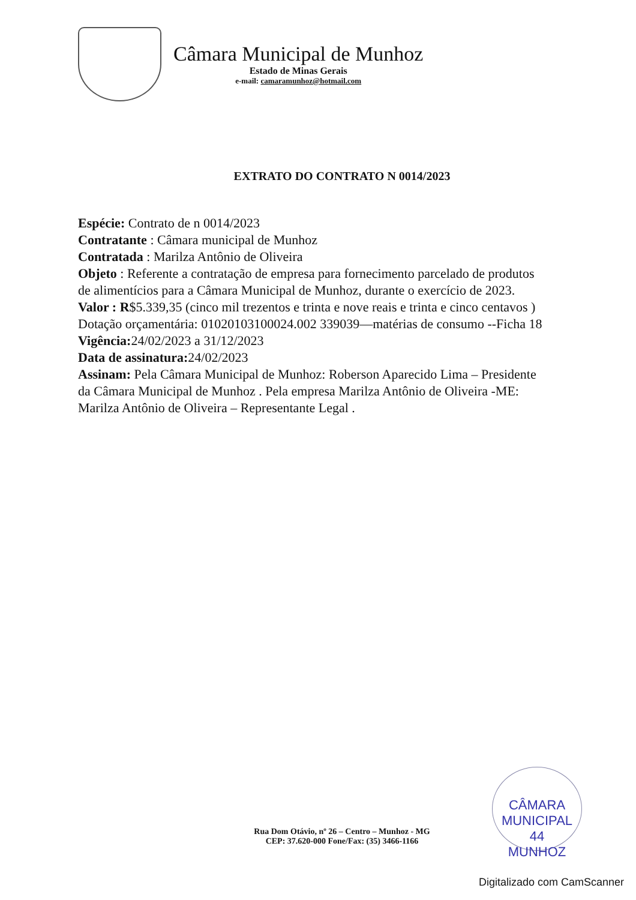Câmara Municipal de Munhoz
Estado de Minas Gerais
e-mail: camaramunhoz@hotmail.com
EXTRATO DO CONTRATO N 0014/2023
Espécie: Contrato de n 0014/2023
Contratante : Câmara municipal de Munhoz
Contratada : Marilza Antônio de Oliveira
Objeto : Referente a contratação de empresa para fornecimento parcelado de produtos de alimentícios para a Câmara Municipal de Munhoz, durante o exercício de 2023.
Valor : R$5.339,35 (cinco mil trezentos e trinta e nove reais e trinta e cinco centavos )
Dotação orçamentária: 01020103100024.002 339039—matérias de consumo --Ficha 18
Vigência: 24/02/2023 a 31/12/2023
Data de assinatura: 24/02/2023
Assinam: Pela Câmara Municipal de Munhoz: Roberson Aparecido Lima – Presidente da Câmara Municipal de Munhoz . Pela empresa Marilza Antônio de Oliveira -ME: Marilza Antônio de Oliveira – Representante Legal .
CÂMARA MUNICIPAL
44
MUNHOZ
Rua Dom Otávio, nº 26 – Centro – Munhoz - MG
CEP: 37.620-000 Fone/Fax: (35) 3466-1166
Digitalizado com CamScanner